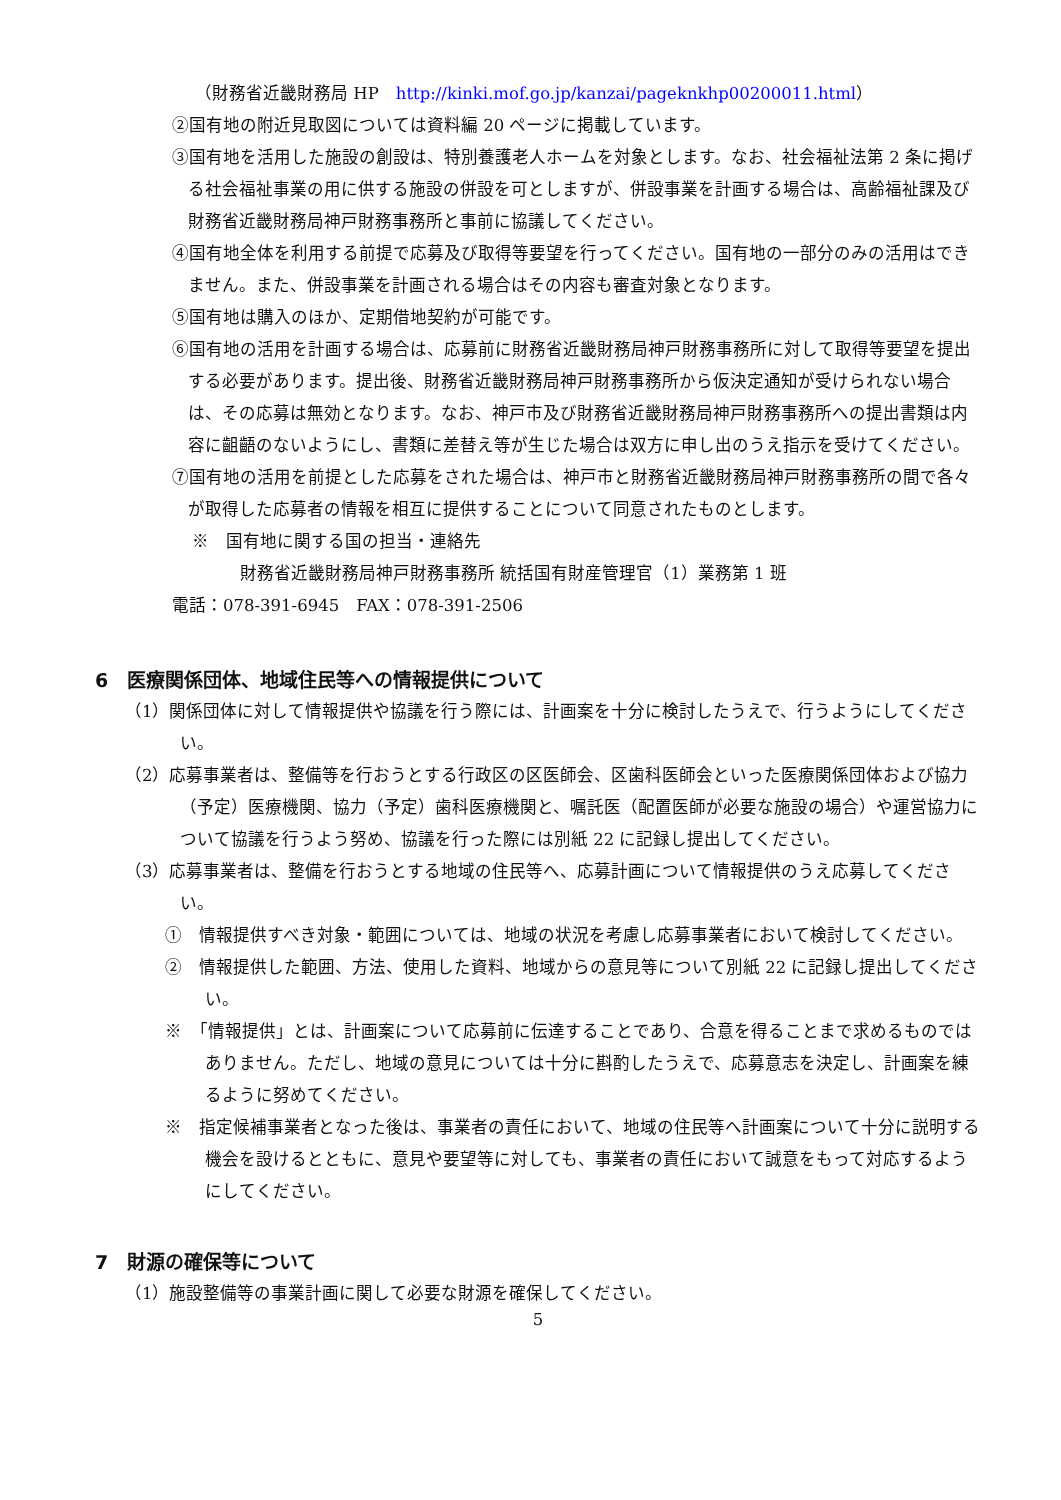（財務省近畿財務局 HP　http://kinki.mof.go.jp/kanzai/pageknkhp00200011.html）
②国有地の附近見取図については資料編 20 ページに掲載しています。
③国有地を活用した施設の創設は、特別養護老人ホームを対象とします。なお、社会福祉法第 2 条に掲げる社会福祉事業の用に供する施設の併設を可としますが、併設事業を計画する場合は、高齢福祉課及び財務省近畿財務局神戸財務事務所と事前に協議してください。
④国有地全体を利用する前提で応募及び取得等要望を行ってください。国有地の一部分のみの活用はできません。また、併設事業を計画される場合はその内容も審査対象となります。
⑤国有地は購入のほか、定期借地契約が可能です。
⑥国有地の活用を計画する場合は、応募前に財務省近畿財務局神戸財務事務所に対して取得等要望を提出する必要があります。提出後、財務省近畿財務局神戸財務事務所から仮決定通知が受けられない場合は、その応募は無効となります。なお、神戸市及び財務省近畿財務局神戸財務事務所への提出書類は内容に齟齬のないようにし、書類に差替え等が生じた場合は双方に申し出のうえ指示を受けてください。
⑦国有地の活用を前提とした応募をされた場合は、神戸市と財務省近畿財務局神戸財務事務所の間で各々が取得した応募者の情報を相互に提供することについて同意されたものとします。
※　国有地に関する国の担当・連絡先
財務省近畿財務局神戸財務事務所 統括国有財産管理官（1）業務第 1 班
電話：078-391-6945　FAX：078-391-2506
6　医療関係団体、地域住民等への情報提供について
（1）関係団体に対して情報提供や協議を行う際には、計画案を十分に検討したうえで、行うようにしてください。
（2）応募事業者は、整備等を行おうとする行政区の区医師会、区歯科医師会といった医療関係団体および協力（予定）医療機関、協力（予定）歯科医療機関と、嘱託医（配置医師が必要な施設の場合）や運営協力について協議を行うよう努め、協議を行った際には別紙 22 に記録し提出してください。
（3）応募事業者は、整備を行おうとする地域の住民等へ、応募計画について情報提供のうえ応募してください。
①　情報提供すべき対象・範囲については、地域の状況を考慮し応募事業者において検討してください。
②　情報提供した範囲、方法、使用した資料、地域からの意見等について別紙 22 に記録し提出してください。
※　「情報提供」とは、計画案について応募前に伝達することであり、合意を得ることまで求めるものではありません。ただし、地域の意見については十分に斟酌したうえで、応募意志を決定し、計画案を練るように努めてください。
※　指定候補事業者となった後は、事業者の責任において、地域の住民等へ計画案について十分に説明する機会を設けるとともに、意見や要望等に対しても、事業者の責任において誠意をもって対応するようにしてください。
7　財源の確保等について
（1）施設整備等の事業計画に関して必要な財源を確保してください。
5